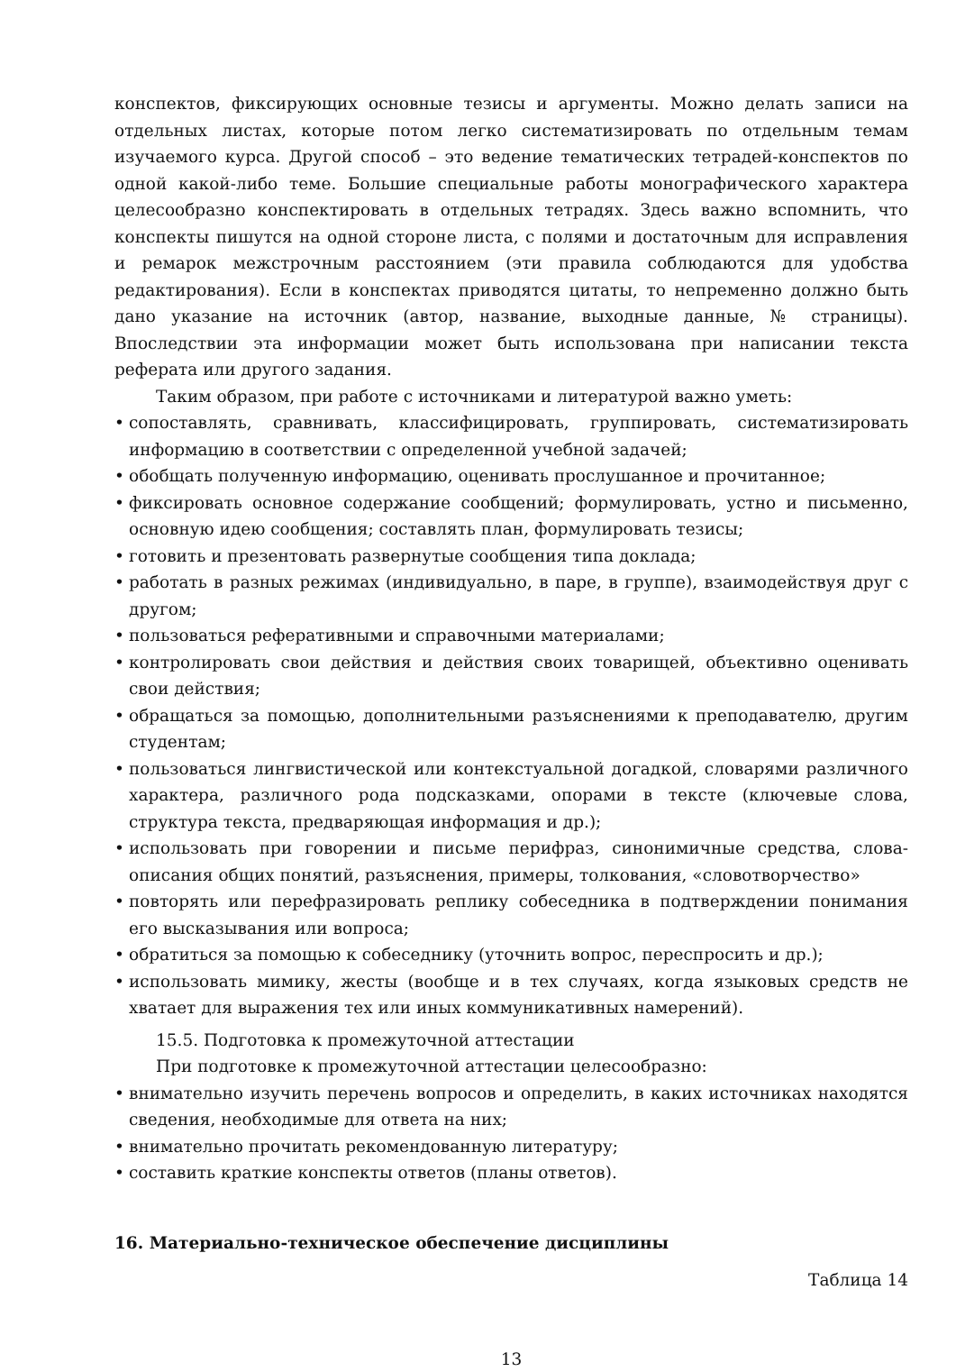конспектов, фиксирующих основные тезисы и аргументы. Можно делать записи на отдельных листах, которые потом легко систематизировать по отдельным темам изучаемого курса. Другой способ – это ведение тематических тетрадей-конспектов по одной какой-либо теме. Большие специальные работы монографического характера целесообразно конспектировать в отдельных тетрадях. Здесь важно вспомнить, что конспекты пишутся на одной стороне листа, с полями и достаточным для исправления и ремарок межстрочным расстоянием (эти правила соблюдаются для удобства редактирования). Если в конспектах приводятся цитаты, то непременно должно быть дано указание на источник (автор, название, выходные данные, № страницы). Впоследствии эта информации может быть использована при написании текста реферата или другого задания.
Таким образом, при работе с источниками и литературой важно уметь:
• сопоставлять, сравнивать, классифицировать, группировать, систематизировать информацию в соответствии с определенной учебной задачей;
• обобщать полученную информацию, оценивать прослушанное и прочитанное;
• фиксировать основное содержание сообщений; формулировать, устно и письменно, основную идею сообщения; составлять план, формулировать тезисы;
• готовить и презентовать развернутые сообщения типа доклада;
• работать в разных режимах (индивидуально, в паре, в группе), взаимодействуя друг с другом;
• пользоваться реферативными и справочными материалами;
• контролировать свои действия и действия своих товарищей, объективно оценивать свои действия;
• обращаться за помощью, дополнительными разъяснениями к преподавателю, другим студентам;
• пользоваться лингвистической или контекстуальной догадкой, словарями различного характера, различного рода подсказками, опорами в тексте (ключевые слова, структура текста, предваряющая информация и др.);
• использовать при говорении и письме перифраз, синонимичные средства, слова-описания общих понятий, разъяснения, примеры, толкования, «словотворчество»
• повторять или перефразировать реплику собеседника в подтверждении понимания его высказывания или вопроса;
• обратиться за помощью к собеседнику (уточнить вопрос, переспросить и др.);
• использовать мимику, жесты (вообще и в тех случаях, когда языковых средств не хватает для выражения тех или иных коммуникативных намерений).
15.5. Подготовка к промежуточной аттестации
При подготовке к промежуточной аттестации целесообразно:
• внимательно изучить перечень вопросов и определить, в каких источниках находятся сведения, необходимые для ответа на них;
• внимательно прочитать рекомендованную литературу;
• составить краткие конспекты ответов (планы ответов).
16. Материально-техническое обеспечение дисциплины
Таблица 14
13